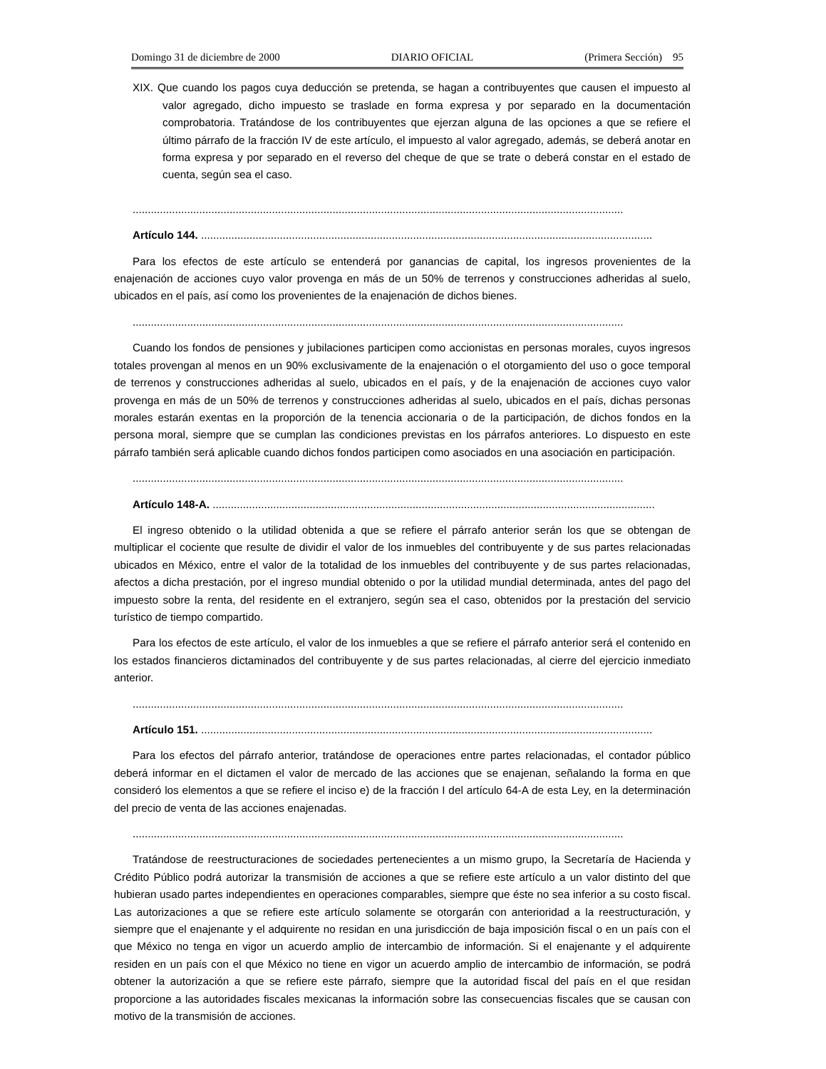Domingo 31 de diciembre de 2000 DIARIO OFICIAL (Primera Sección) 95
XIX. Que cuando los pagos cuya deducción se pretenda, se hagan a contribuyentes que causen el impuesto al valor agregado, dicho impuesto se traslade en forma expresa y por separado en la documentación comprobatoria. Tratándose de los contribuyentes que ejerzan alguna de las opciones a que se refiere el último párrafo de la fracción IV de este artículo, el impuesto al valor agregado, además, se deberá anotar en forma expresa y por separado en el reverso del cheque de que se trate o deberá constar en el estado de cuenta, según sea el caso.
..................................................................................................................................................................
Artículo 144. .....................................................................................................................................................
Para los efectos de este artículo se entenderá por ganancias de capital, los ingresos provenientes de la enajenación de acciones cuyo valor provenga en más de un 50% de terrenos y construcciones adheridas al suelo, ubicados en el país, así como los provenientes de la enajenación de dichos bienes.
..................................................................................................................................................................
Cuando los fondos de pensiones y jubilaciones participen como accionistas en personas morales, cuyos ingresos totales provengan al menos en un 90% exclusivamente de la enajenación o el otorgamiento del uso o goce temporal de terrenos y construcciones adheridas al suelo, ubicados en el país, y de la enajenación de acciones cuyo valor provenga en más de un 50% de terrenos y construcciones adheridas al suelo, ubicados en el país, dichas personas morales estarán exentas en la proporción de la tenencia accionaria o de la participación, de dichos fondos en la persona moral, siempre que se cumplan las condiciones previstas en los párrafos anteriores. Lo dispuesto en este párrafo también será aplicable cuando dichos fondos participen como asociados en una asociación en participación.
..................................................................................................................................................................
Artículo 148-A. ..................................................................................................................................................
El ingreso obtenido o la utilidad obtenida a que se refiere el párrafo anterior serán los que se obtengan de multiplicar el cociente que resulte de dividir el valor de los inmuebles del contribuyente y de sus partes relacionadas ubicados en México, entre el valor de la totalidad de los inmuebles del contribuyente y de sus partes relacionadas, afectos a dicha prestación, por el ingreso mundial obtenido o por la utilidad mundial determinada, antes del pago del impuesto sobre la renta, del residente en el extranjero, según sea el caso, obtenidos por la prestación del servicio turístico de tiempo compartido.
Para los efectos de este artículo, el valor de los inmuebles a que se refiere el párrafo anterior será el contenido en los estados financieros dictaminados del contribuyente y de sus partes relacionadas, al cierre del ejercicio inmediato anterior.
..................................................................................................................................................................
Artículo 151. .....................................................................................................................................................
Para los efectos del párrafo anterior, tratándose de operaciones entre partes relacionadas, el contador público deberá informar en el dictamen el valor de mercado de las acciones que se enajenan, señalando la forma en que consideró los elementos a que se refiere el inciso e) de la fracción I del artículo 64-A de esta Ley, en la determinación del precio de venta de las acciones enajenadas.
..................................................................................................................................................................
Tratándose de reestructuraciones de sociedades pertenecientes a un mismo grupo, la Secretaría de Hacienda y Crédito Público podrá autorizar la transmisión de acciones a que se refiere este artículo a un valor distinto del que hubieran usado partes independientes en operaciones comparables, siempre que éste no sea inferior a su costo fiscal. Las autorizaciones a que se refiere este artículo solamente se otorgarán con anterioridad a la reestructuración, y siempre que el enajenante y el adquirente no residan en una jurisdicción de baja imposición fiscal o en un país con el que México no tenga en vigor un acuerdo amplio de intercambio de información. Si el enajenante y el adquirente residen en un país con el que México no tiene en vigor un acuerdo amplio de intercambio de información, se podrá obtener la autorización a que se refiere este párrafo, siempre que la autoridad fiscal del país en el que residan proporcione a las autoridades fiscales mexicanas la información sobre las consecuencias fiscales que se causan con motivo de la transmisión de acciones.